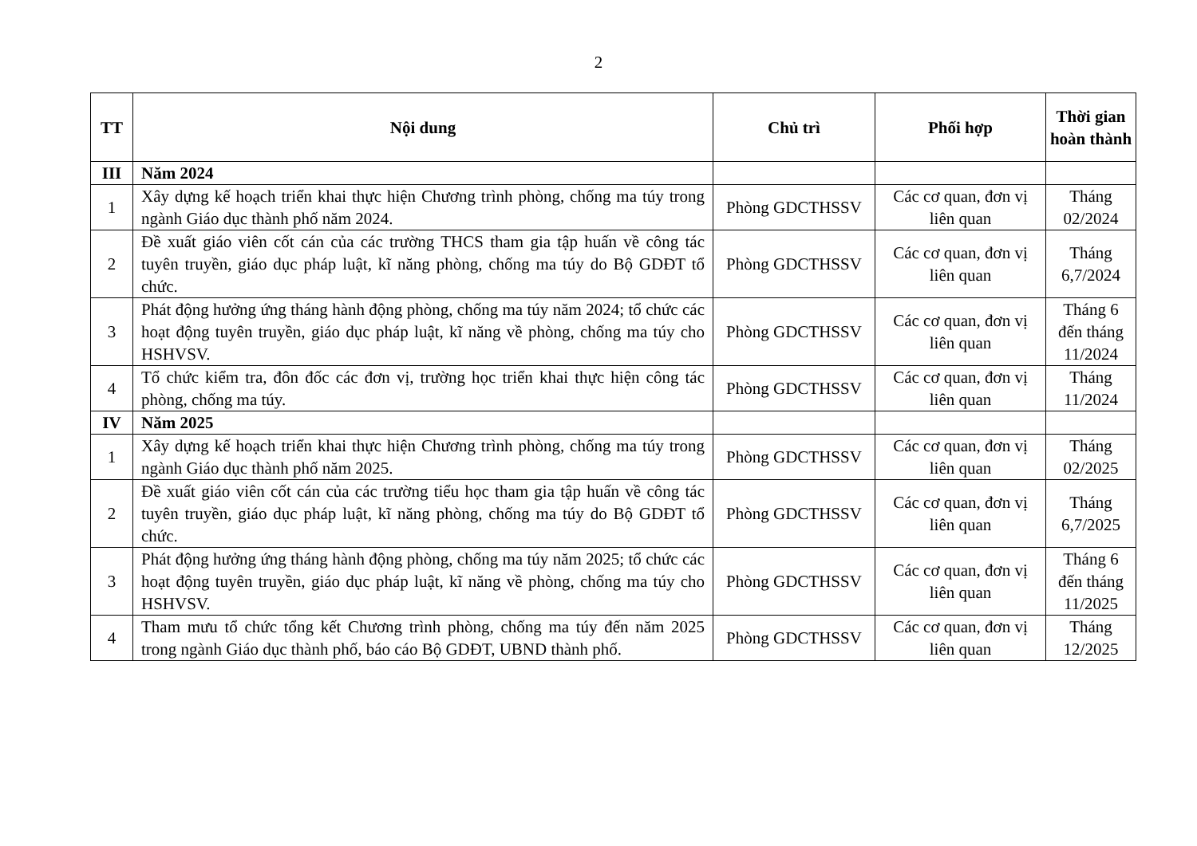2
| TT | Nội dung | Chủ trì | Phối hợp | Thời gian hoàn thành |
| --- | --- | --- | --- | --- |
| III | Năm 2024 | | | |
| 1 | Xây dựng kế hoạch triển khai thực hiện Chương trình phòng, chống ma túy trong ngành Giáo dục thành phố năm 2024. | Phòng GDCTHSSV | Các cơ quan, đơn vị liên quan | Tháng 02/2024 |
| 2 | Đề xuất giáo viên cốt cán của các trường THCS tham gia tập huấn về công tác tuyên truyền, giáo dục pháp luật, kĩ năng phòng, chống ma túy do Bộ GDĐT tổ chức. | Phòng GDCTHSSV | Các cơ quan, đơn vị liên quan | Tháng 6,7/2024 |
| 3 | Phát động hưởng ứng tháng hành động phòng, chống ma túy năm 2024; tổ chức các hoạt động tuyên truyền, giáo dục pháp luật, kĩ năng về phòng, chống ma túy cho HSHVSV. | Phòng GDCTHSSV | Các cơ quan, đơn vị liên quan | Tháng 6 đến tháng 11/2024 |
| 4 | Tổ chức kiểm tra, đôn đốc các đơn vị, trường học triển khai thực hiện công tác phòng, chống ma túy. | Phòng GDCTHSSV | Các cơ quan, đơn vị liên quan | Tháng 11/2024 |
| IV | Năm 2025 | | | |
| 1 | Xây dựng kế hoạch triển khai thực hiện Chương trình phòng, chống ma túy trong ngành Giáo dục thành phố năm 2025. | Phòng GDCTHSSV | Các cơ quan, đơn vị liên quan | Tháng 02/2025 |
| 2 | Đề xuất giáo viên cốt cán của các trường tiểu học tham gia tập huấn về công tác tuyên truyền, giáo dục pháp luật, kĩ năng phòng, chống ma túy do Bộ GDĐT tổ chức. | Phòng GDCTHSSV | Các cơ quan, đơn vị liên quan | Tháng 6,7/2025 |
| 3 | Phát động hưởng ứng tháng hành động phòng, chống ma túy năm 2025; tổ chức các hoạt động tuyên truyền, giáo dục pháp luật, kĩ năng về phòng, chống ma túy cho HSHVSV. | Phòng GDCTHSSV | Các cơ quan, đơn vị liên quan | Tháng 6 đến tháng 11/2025 |
| 4 | Tham mưu tổ chức tổng kết Chương trình phòng, chống ma túy đến năm 2025 trong ngành Giáo dục thành phố, báo cáo Bộ GDĐT, UBND thành phố. | Phòng GDCTHSSV | Các cơ quan, đơn vị liên quan | Tháng 12/2025 |